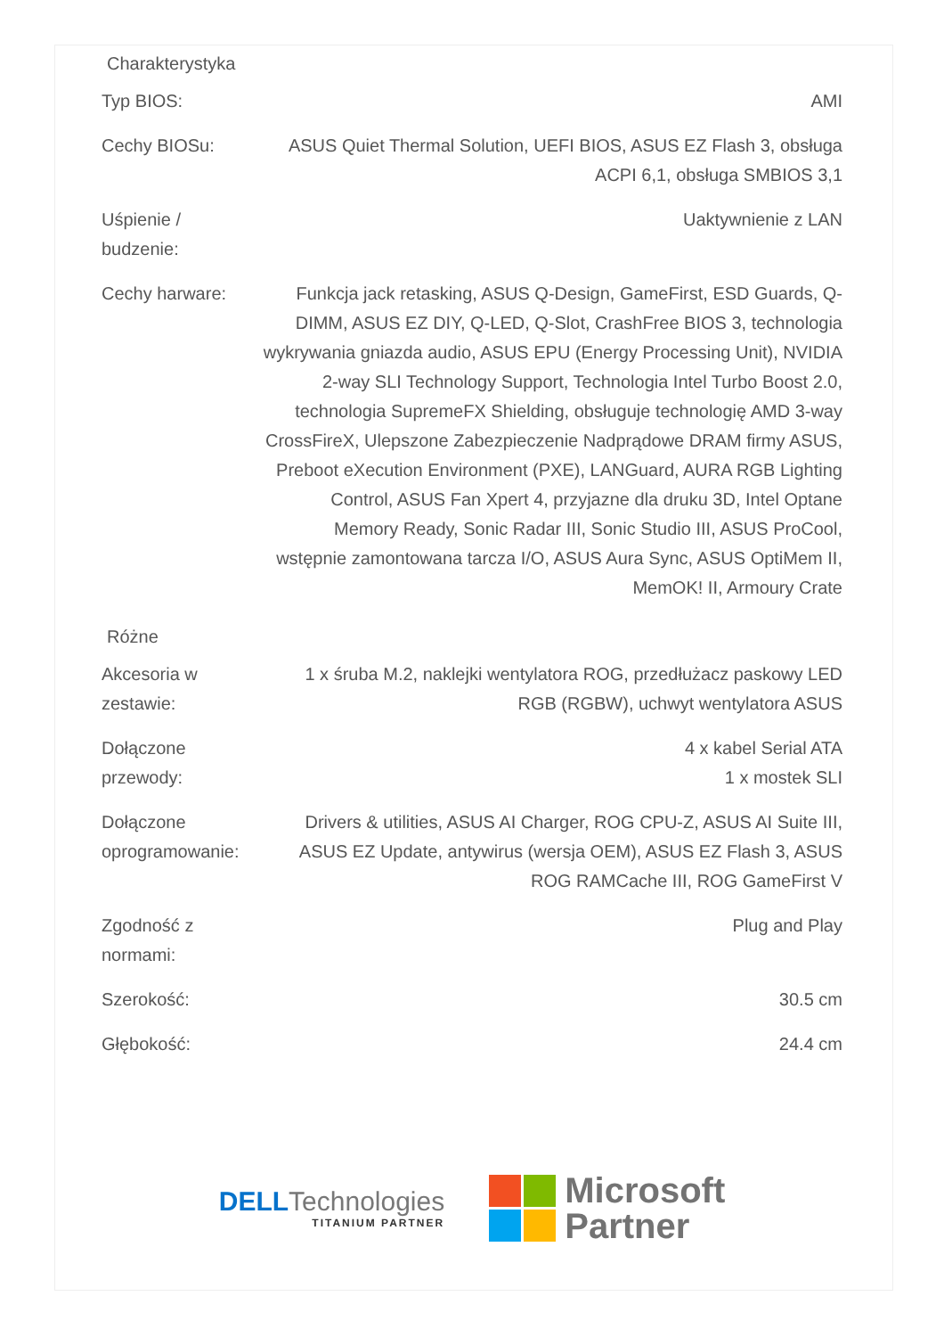Charakterystyka
| Typ BIOS: | AMI |
| Cechy BIOSu: | ASUS Quiet Thermal Solution, UEFI BIOS, ASUS EZ Flash 3, obsługa ACPI 6,1, obsługa SMBIOS 3,1 |
| Uśpienie / budzenie: | Uaktywnienie z LAN |
| Cechy harware: | Funkcja jack retasking, ASUS Q-Design, GameFirst, ESD Guards, Q-DIMM, ASUS EZ DIY, Q-LED, Q-Slot, CrashFree BIOS 3, technologia wykrywania gniazda audio, ASUS EPU (Energy Processing Unit), NVIDIA 2-way SLI Technology Support, Technologia Intel Turbo Boost 2.0, technologia SupremeFX Shielding, obsługuje technologię AMD 3-way CrossFireX, Ulepszone Zabezpieczenie Nadprądowe DRAM firmy ASUS, Preboot eXecution Environment (PXE), LANGuard, AURA RGB Lighting Control, ASUS Fan Xpert 4, przyjazne dla druku 3D, Intel Optane Memory Ready, Sonic Radar III, Sonic Studio III, ASUS ProCool, wstępnie zamontowana tarcza I/O, ASUS Aura Sync, ASUS OptiMem II, MemOK! II, Armoury Crate |
Różne
| Akcesoria w zestawie: | 1 x śruba M.2, naklejki wentylatora ROG, przedłużacz paskowy LED RGB (RGBW), uchwyt wentylatora ASUS |
| Dołączone przewody: | 4 x kabel Serial ATA 1 x mostek SLI |
| Dołączone oprogramowanie: | Drivers & utilities, ASUS AI Charger, ROG CPU-Z, ASUS AI Suite III, ASUS EZ Update, antywirus (wersja OEM), ASUS EZ Flash 3, ASUS ROG RAMCache III, ROG GameFirst V |
| Zgodność z normami: | Plug and Play |
| Szerokość: | 30.5 cm |
| Głębokość: | 24.4 cm |
DELLTechnologies
TITANIUM PARTNER
Microsoft
Partner